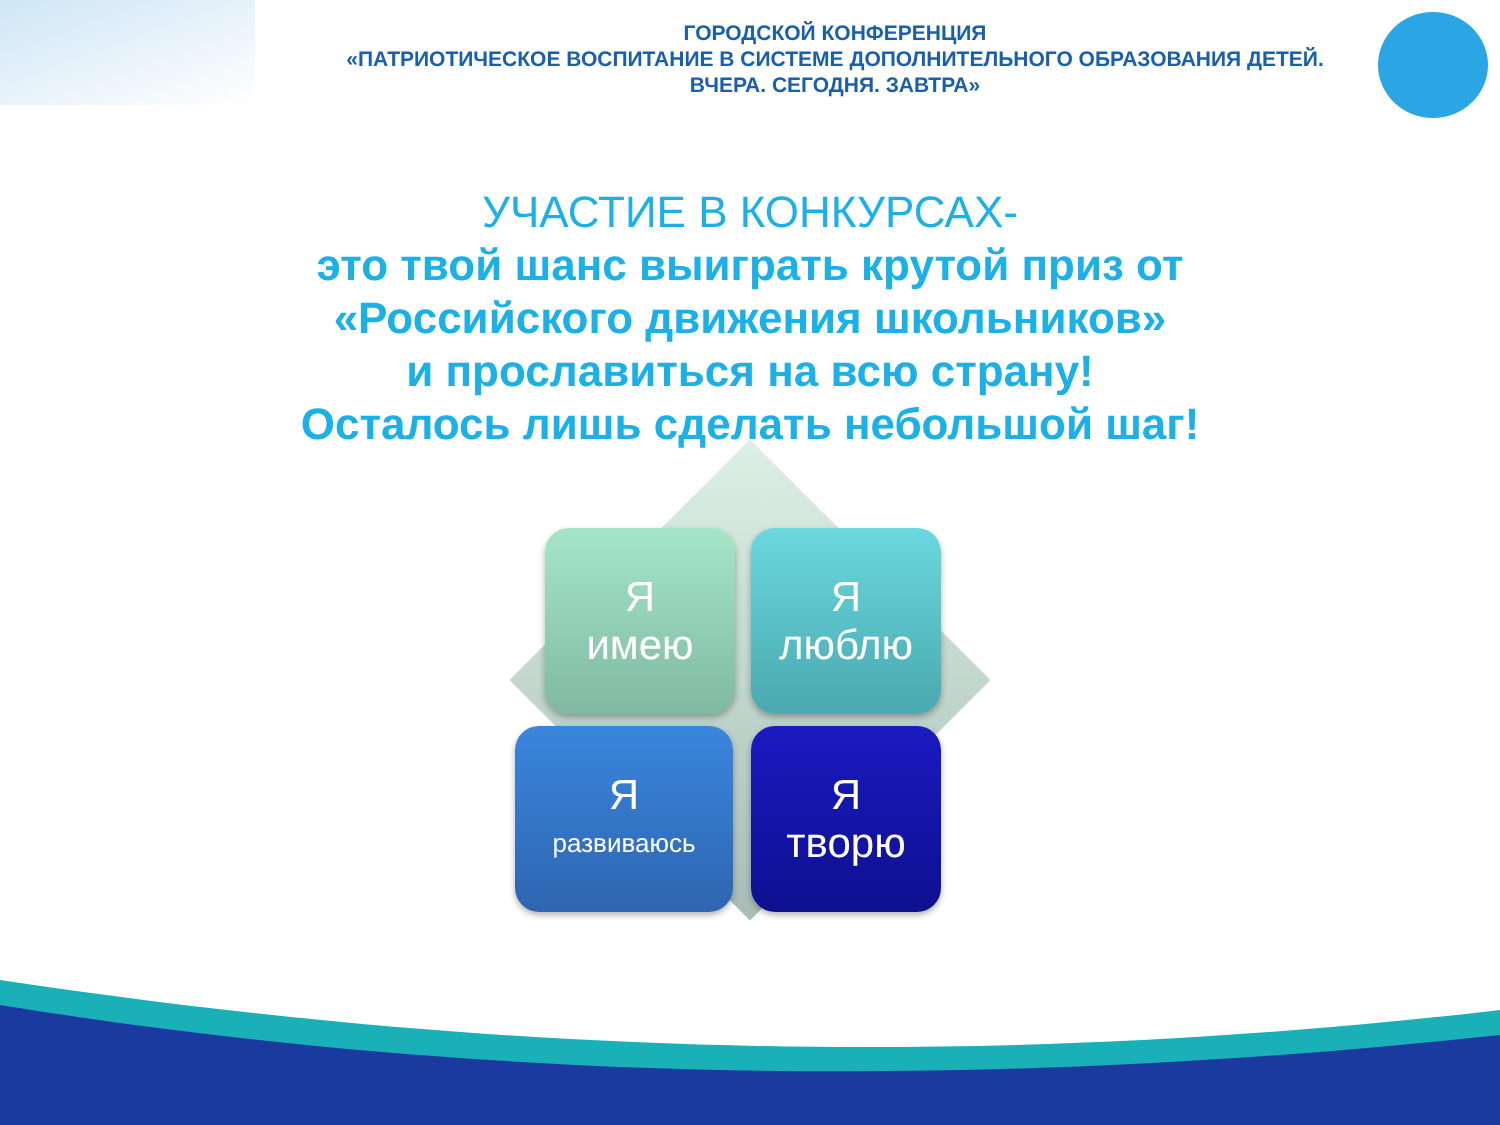ГОРОДСКОЙ КОНФЕРЕНЦИЯ
«ПАТРИОТИЧЕСКОЕ ВОСПИТАНИЕ В СИСТЕМЕ ДОПОЛНИТЕЛЬНОГО ОБРАЗОВАНИЯ ДЕТЕЙ.
ВЧЕРА. СЕГОДНЯ. ЗАВТРА»
УЧАСТИЕ В КОНКУРСАХ-
это твой шанс выиграть крутой приз от
«Российского движения школьников»
и прославиться на всю страну!
Осталось лишь сделать небольшой шаг!
Яимею
Ялюблю
Яразвиваюсь
Ятворю